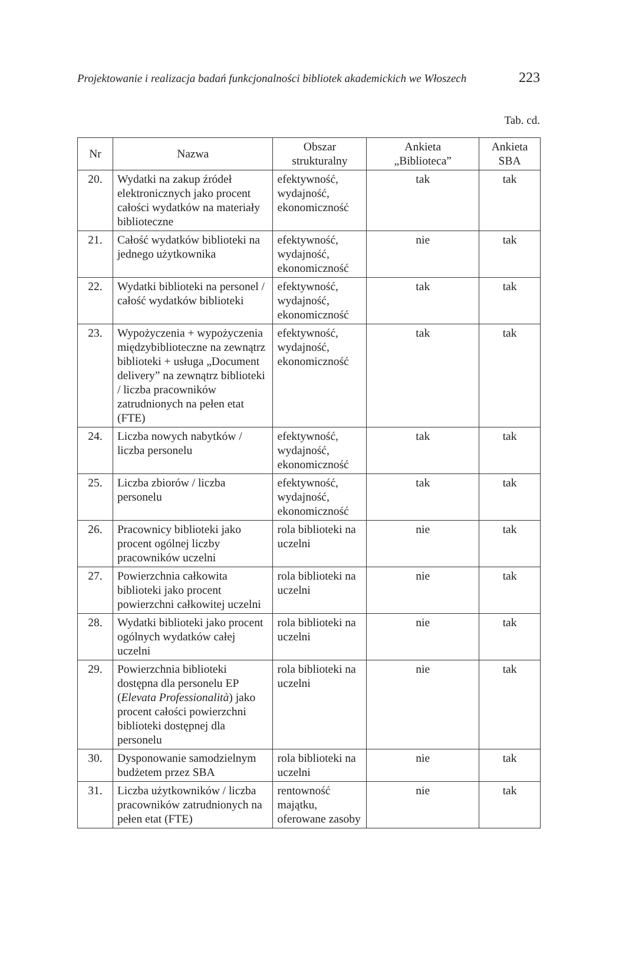Projektowanie i realizacja badań funkcjonalności bibliotek akademickich we Włoszech 223
Tab. cd.
| Nr | Nazwa | Obszar strukturalny | Ankieta „Biblioteca” | Ankieta SBA |
| --- | --- | --- | --- | --- |
| 20. | Wydatki na zakup źródeł elektronicznych jako procent całości wydatków na materiały biblioteczne | efektywność, wydajność, ekonomiczność | tak | tak |
| 21. | Całość wydatków biblioteki na jednego użytkownika | efektywność, wydajność, ekonomiczność | nie | tak |
| 22. | Wydatki biblioteki na personel / całość wydatków biblioteki | efektywność, wydajność, ekonomiczność | tak | tak |
| 23. | Wypożyczenia + wypożyczenia międzybiblioteczne na zewnątrz biblioteki + usługa „Document delivery” na zewnątrz biblioteki / liczba pracowników zatrudnionych na pełen etat (FTE) | efektywność, wydajność, ekonomiczność | tak | tak |
| 24. | Liczba nowych nabytków / liczba personelu | efektywność, wydajność, ekonomiczność | tak | tak |
| 25. | Liczba zbiorów / liczba personelu | efektywność, wydajność, ekonomiczność | tak | tak |
| 26. | Pracownicy biblioteki jako procent ogólnej liczby pracowników uczelni | rola biblioteki na uczelni | nie | tak |
| 27. | Powierzchnia całkowita biblioteki jako procent powierzchni całkowitej uczelni | rola biblioteki na uczelni | nie | tak |
| 28. | Wydatki biblioteki jako procent ogólnych wydatków całej uczelni | rola biblioteki na uczelni | nie | tak |
| 29. | Powierzchnia biblioteki dostępna dla personelu EP ( Elevata Professionalità ) jako procent całości powierzchni biblioteki dostępnej dla personelu | rola biblioteki na uczelni | nie | tak |
| 30. | Dysponowanie samodzielnym budżetem przez SBA | rola biblioteki na uczelni | nie | tak |
| 31. | Liczba użytkowników / liczba pracowników zatrudnionych na pełen etat (FTE) | rentowność majątku, oferowane zasoby | nie | tak |